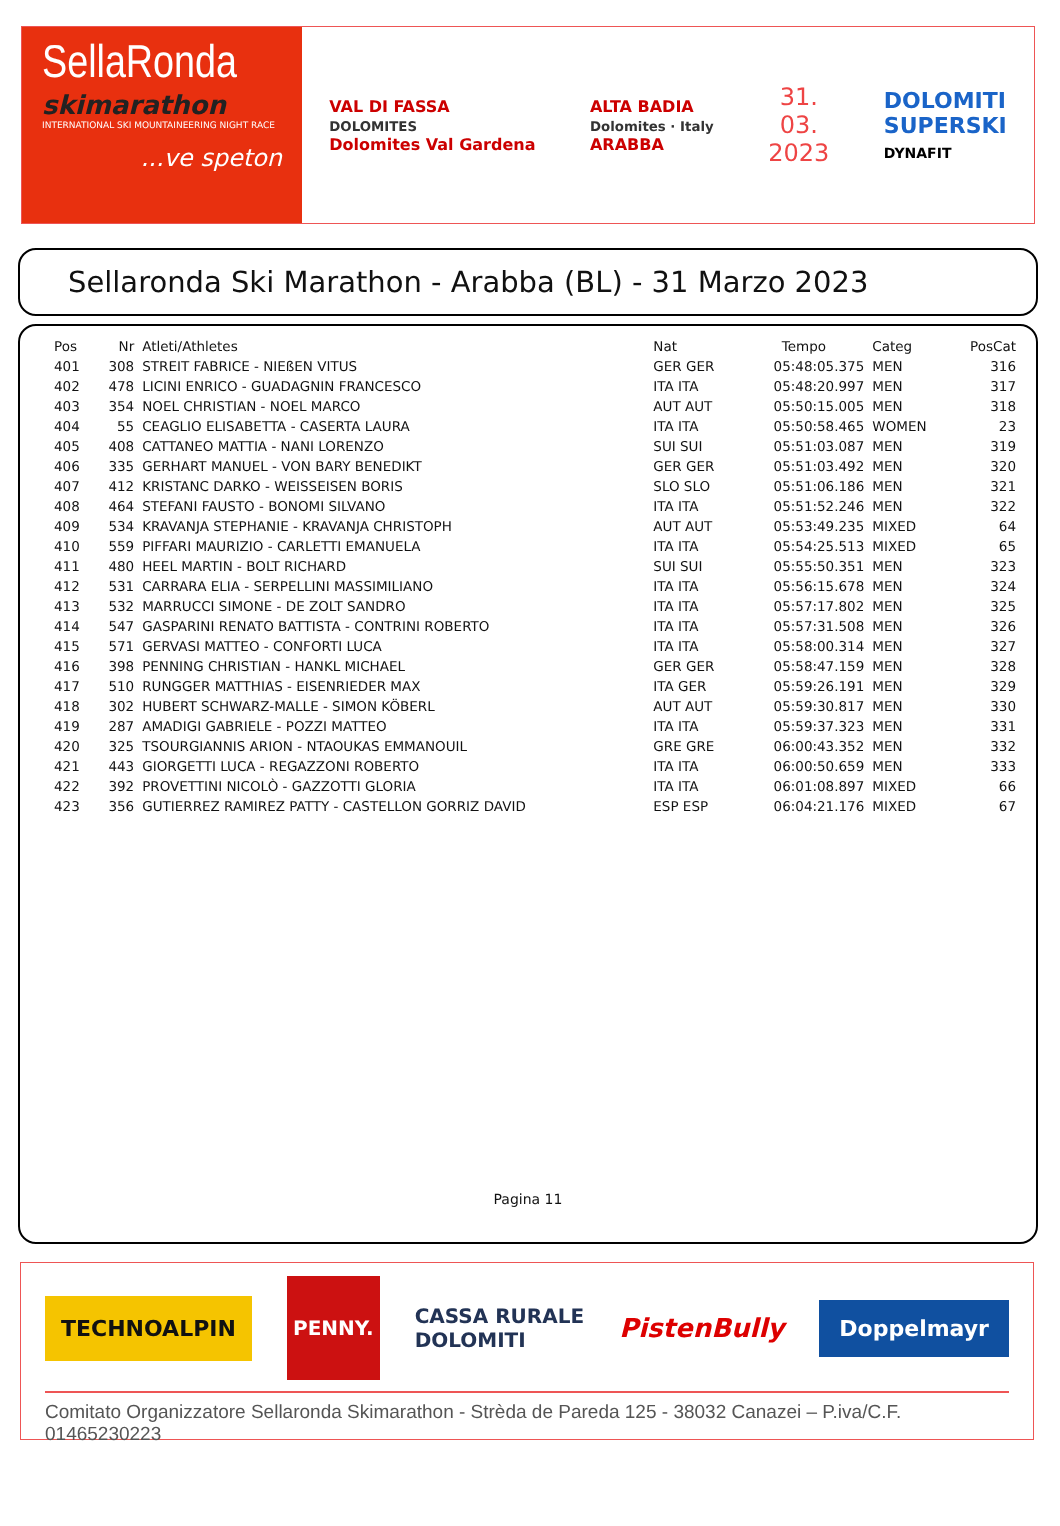SellaRonda
skimarathon
INTERNATIONAL SKI MOUNTAINEERING NIGHT RACE
...ve speton
VAL DI FASSA
DOLOMITES
Dolomites Val Gardena
ALTA BADIA
Dolomites · Italy
ARABBA
31.
03.
2023
DOLOMITI
SUPERSKI
DYNAFIT
Sellaronda Ski Marathon - Arabba (BL) - 31 Marzo 2023
| Pos | Nr | Atleti/Athletes | Nat | Tempo | Categ | PosCat |
| --- | --- | --- | --- | --- | --- | --- |
| 401 | 308 | STREIT FABRICE - NIEßEN VITUS | GER GER | 05:48:05.375 | MEN | 316 |
| 402 | 478 | LICINI ENRICO - GUADAGNIN FRANCESCO | ITA ITA | 05:48:20.997 | MEN | 317 |
| 403 | 354 | NOEL CHRISTIAN - NOEL MARCO | AUT AUT | 05:50:15.005 | MEN | 318 |
| 404 | 55 | CEAGLIO ELISABETTA - CASERTA LAURA | ITA ITA | 05:50:58.465 | WOMEN | 23 |
| 405 | 408 | CATTANEO MATTIA - NANI LORENZO | SUI SUI | 05:51:03.087 | MEN | 319 |
| 406 | 335 | GERHART MANUEL - VON BARY BENEDIKT | GER GER | 05:51:03.492 | MEN | 320 |
| 407 | 412 | KRISTANC DARKO - WEISSEISEN BORIS | SLO SLO | 05:51:06.186 | MEN | 321 |
| 408 | 464 | STEFANI FAUSTO - BONOMI SILVANO | ITA ITA | 05:51:52.246 | MEN | 322 |
| 409 | 534 | KRAVANJA STEPHANIE - KRAVANJA CHRISTOPH | AUT AUT | 05:53:49.235 | MIXED | 64 |
| 410 | 559 | PIFFARI MAURIZIO - CARLETTI EMANUELA | ITA ITA | 05:54:25.513 | MIXED | 65 |
| 411 | 480 | HEEL MARTIN - BOLT RICHARD | SUI SUI | 05:55:50.351 | MEN | 323 |
| 412 | 531 | CARRARA ELIA - SERPELLINI MASSIMILIANO | ITA ITA | 05:56:15.678 | MEN | 324 |
| 413 | 532 | MARRUCCI SIMONE - DE ZOLT SANDRO | ITA ITA | 05:57:17.802 | MEN | 325 |
| 414 | 547 | GASPARINI RENATO BATTISTA - CONTRINI ROBERTO | ITA ITA | 05:57:31.508 | MEN | 326 |
| 415 | 571 | GERVASI MATTEO - CONFORTI LUCA | ITA ITA | 05:58:00.314 | MEN | 327 |
| 416 | 398 | PENNING CHRISTIAN - HANKL MICHAEL | GER GER | 05:58:47.159 | MEN | 328 |
| 417 | 510 | RUNGGER MATTHIAS - EISENRIEDER MAX | ITA GER | 05:59:26.191 | MEN | 329 |
| 418 | 302 | HUBERT SCHWARZ-MALLE - SIMON KÖBERL | AUT AUT | 05:59:30.817 | MEN | 330 |
| 419 | 287 | AMADIGI GABRIELE - POZZI MATTEO | ITA ITA | 05:59:37.323 | MEN | 331 |
| 420 | 325 | TSOURGIANNIS ARION - NTAOUKAS EMMANOUIL | GRE GRE | 06:00:43.352 | MEN | 332 |
| 421 | 443 | GIORGETTI LUCA - REGAZZONI ROBERTO | ITA ITA | 06:00:50.659 | MEN | 333 |
| 422 | 392 | PROVETTINI NICOLÒ - GAZZOTTI GLORIA | ITA ITA | 06:01:08.897 | MIXED | 66 |
| 423 | 356 | GUTIERREZ RAMIREZ PATTY - CASTELLON GORRIZ DAVID | ESP ESP | 06:04:21.176 | MIXED | 67 |
Pagina 11
TECHNOALPIN
PENNY.
CASSA RURALE
DOLOMITI
PistenBully
Doppelmayr
Comitato Organizzatore Sellaronda Skimarathon - Strèda de Pareda 125 - 38032 Canazei – P.iva/C.F. 01465230223